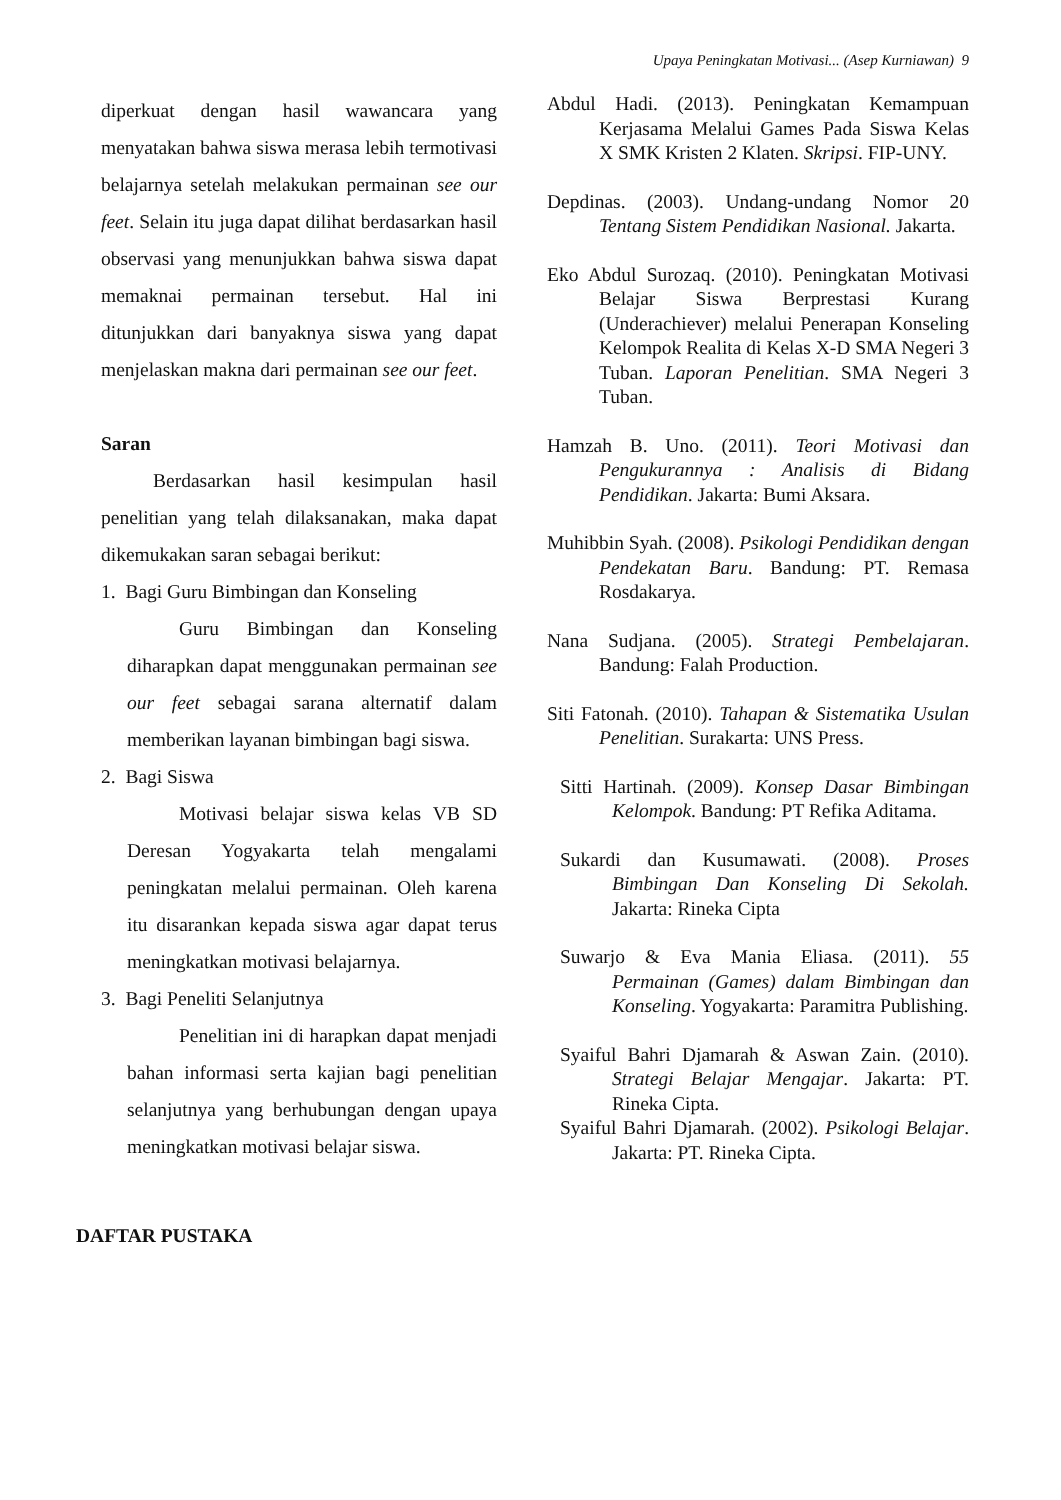Upaya Peningkatan Motivasi... (Asep Kurniawan) 9
diperkuat dengan hasil wawancara yang menyatakan bahwa siswa merasa lebih termotivasi belajarnya setelah melakukan permainan see our feet. Selain itu juga dapat dilihat berdasarkan hasil observasi yang menunjukkan bahwa siswa dapat memaknai permainan tersebut. Hal ini ditunjukkan dari banyaknya siswa yang dapat menjelaskan makna dari permainan see our feet.
Saran
Berdasarkan hasil kesimpulan hasil penelitian yang telah dilaksanakan, maka dapat dikemukakan saran sebagai berikut:
1. Bagi Guru Bimbingan dan Konseling
Guru Bimbingan dan Konseling diharapkan dapat menggunakan permainan see our feet sebagai sarana alternatif dalam memberikan layanan bimbingan bagi siswa.
2. Bagi Siswa
Motivasi belajar siswa kelas VB SD Deresan Yogyakarta telah mengalami peningkatan melalui permainan. Oleh karena itu disarankan kepada siswa agar dapat terus meningkatkan motivasi belajarnya.
3. Bagi Peneliti Selanjutnya
Penelitian ini di harapkan dapat menjadi bahan informasi serta kajian bagi penelitian selanjutnya yang berhubungan dengan upaya meningkatkan motivasi belajar siswa.
DAFTAR PUSTAKA
Abdul Hadi. (2013). Peningkatan Kemampuan Kerjasama Melalui Games Pada Siswa Kelas X SMK Kristen 2 Klaten. Skripsi. FIP-UNY.
Depdinas. (2003). Undang-undang Nomor 20 Tentang Sistem Pendidikan Nasional. Jakarta.
Eko Abdul Surozaq. (2010). Peningkatan Motivasi Belajar Siswa Berprestasi Kurang (Underachiever) melalui Penerapan Konseling Kelompok Realita di Kelas X-D SMA Negeri 3 Tuban. Laporan Penelitian. SMA Negeri 3 Tuban.
Hamzah B. Uno. (2011). Teori Motivasi dan Pengukurannya : Analisis di Bidang Pendidikan. Jakarta: Bumi Aksara.
Muhibbin Syah. (2008). Psikologi Pendidikan dengan Pendekatan Baru. Bandung: PT. Remasa Rosdakarya.
Nana Sudjana. (2005). Strategi Pembelajaran. Bandung: Falah Production.
Siti Fatonah. (2010). Tahapan & Sistematika Usulan Penelitian. Surakarta: UNS Press.
Sitti Hartinah. (2009). Konsep Dasar Bimbingan Kelompok. Bandung: PT Refika Aditama.
Sukardi dan Kusumawati. (2008). Proses Bimbingan Dan Konseling Di Sekolah. Jakarta: Rineka Cipta
Suwarjo & Eva Mania Eliasa. (2011). 55 Permainan (Games) dalam Bimbingan dan Konseling. Yogyakarta: Paramitra Publishing.
Syaiful Bahri Djamarah & Aswan Zain. (2010). Strategi Belajar Mengajar. Jakarta: PT. Rineka Cipta.
Syaiful Bahri Djamarah. (2002). Psikologi Belajar. Jakarta: PT. Rineka Cipta.